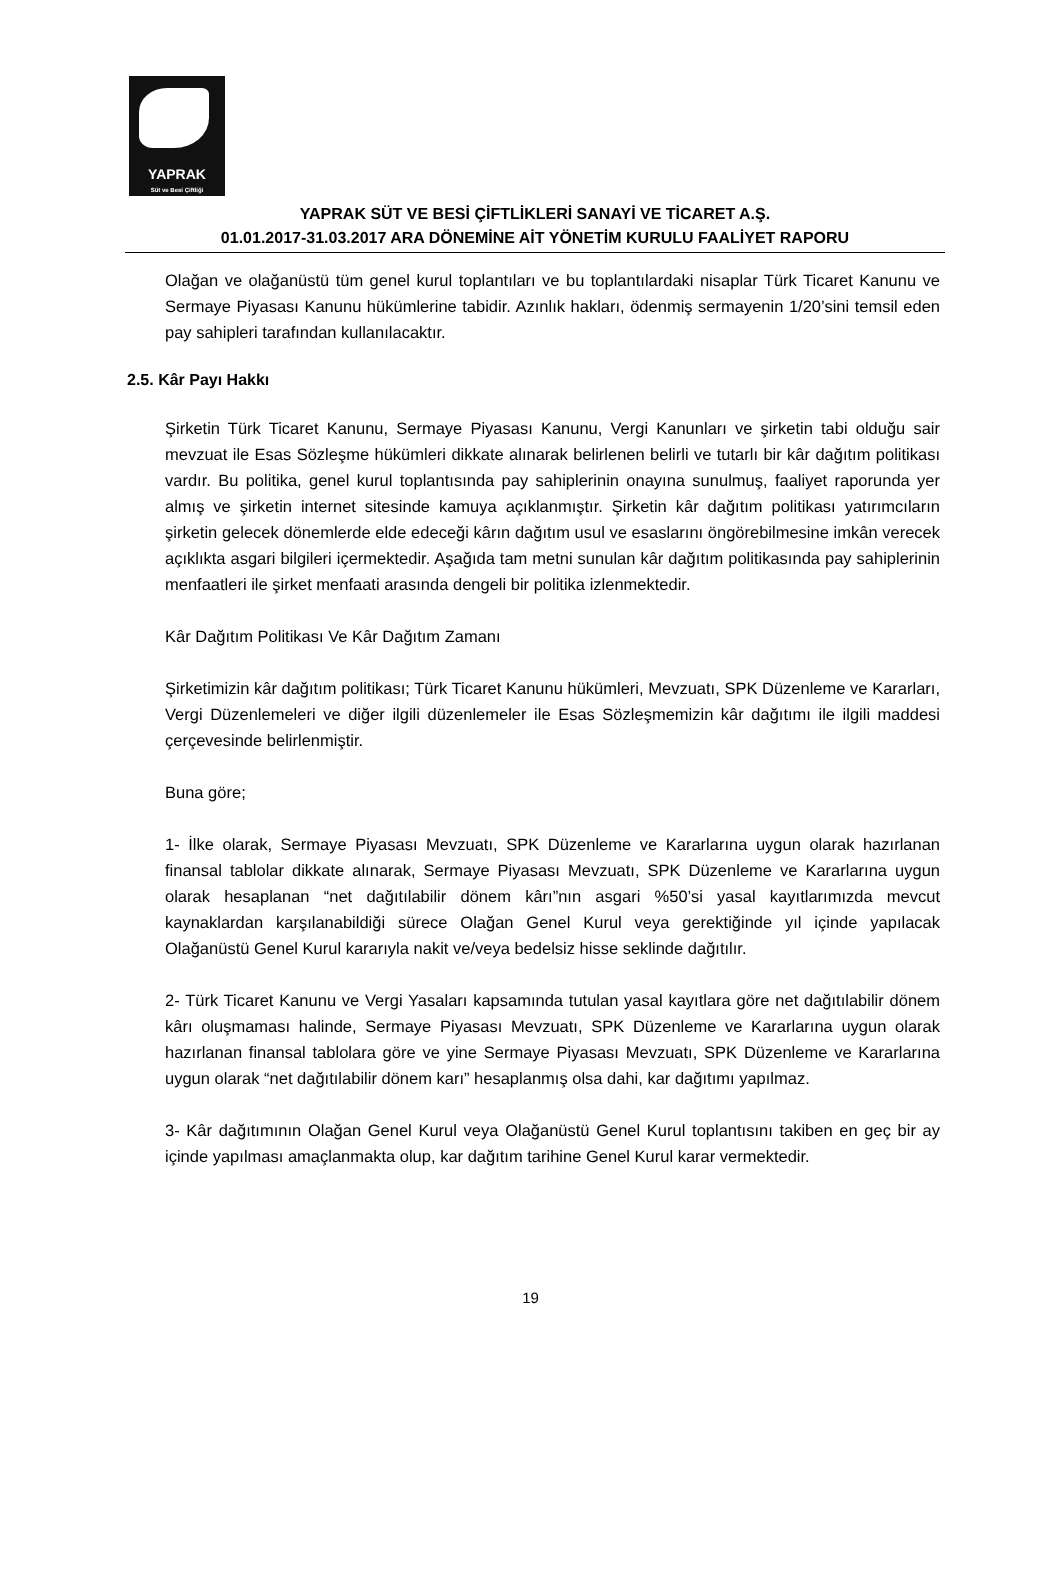YAPRAK
Süt ve Besi Çiftliği
YAPRAK SÜT VE BESİ ÇİFTLİKLERİ SANAYİ VE TİCARET A.Ş.
01.01.2017-31.03.2017 ARA DÖNEMİNE AİT YÖNETİM KURULU FAALİYET RAPORU
Olağan ve olağanüstü tüm genel kurul toplantıları ve bu toplantılardaki nisaplar Türk Ticaret Kanunu ve Sermaye Piyasası Kanunu hükümlerine tabidir. Azınlık hakları, ödenmiş sermayenin 1/20’sini temsil eden pay sahipleri tarafından kullanılacaktır.
2.5. Kâr Payı Hakkı
Şirketin Türk Ticaret Kanunu, Sermaye Piyasası Kanunu, Vergi Kanunları ve şirketin tabi olduğu sair mevzuat ile Esas Sözleşme hükümleri dikkate alınarak belirlenen belirli ve tutarlı bir kâr dağıtım politikası vardır. Bu politika, genel kurul toplantısında pay sahiplerinin onayına sunulmuş, faaliyet raporunda yer almış ve şirketin internet sitesinde kamuya açıklanmıştır. Şirketin kâr dağıtım politikası yatırımcıların şirketin gelecek dönemlerde elde edeceği kârın dağıtım usul ve esaslarını öngörebilmesine imkân verecek açıklıkta asgari bilgileri içermektedir. Aşağıda tam metni sunulan kâr dağıtım politikasında pay sahiplerinin menfaatleri ile şirket menfaati arasında dengeli bir politika izlenmektedir.
Kâr Dağıtım Politikası Ve Kâr Dağıtım Zamanı
Şirketimizin kâr dağıtım politikası; Türk Ticaret Kanunu hükümleri, Mevzuatı, SPK Düzenleme ve Kararları, Vergi Düzenlemeleri ve diğer ilgili düzenlemeler ile Esas Sözleşmemizin kâr dağıtımı ile ilgili maddesi çerçevesinde belirlenmiştir.
Buna göre;
1- İlke olarak, Sermaye Piyasası Mevzuatı, SPK Düzenleme ve Kararlarına uygun olarak hazırlanan finansal tablolar dikkate alınarak, Sermaye Piyasası Mevzuatı, SPK Düzenleme ve Kararlarına uygun olarak hesaplanan “net dağıtılabilir dönem kârı”nın asgari %50’si yasal kayıtlarımızda mevcut kaynaklardan karşılanabildiği sürece Olağan Genel Kurul veya gerektiğinde yıl içinde yapılacak Olağanüstü Genel Kurul kararıyla nakit ve/veya bedelsiz hisse seklinde dağıtılır.
2- Türk Ticaret Kanunu ve Vergi Yasaları kapsamında tutulan yasal kayıtlara göre net dağıtılabilir dönem kârı oluşmaması halinde, Sermaye Piyasası Mevzuatı, SPK Düzenleme ve Kararlarına uygun olarak hazırlanan finansal tablolara göre ve yine Sermaye Piyasası Mevzuatı, SPK Düzenleme ve Kararlarına uygun olarak “net dağıtılabilir dönem karı” hesaplanmış olsa dahi, kar dağıtımı yapılmaz.
3- Kâr dağıtımının Olağan Genel Kurul veya Olağanüstü Genel Kurul toplantısını takiben en geç bir ay içinde yapılması amaçlanmakta olup, kar dağıtım tarihine Genel Kurul karar vermektedir.
19